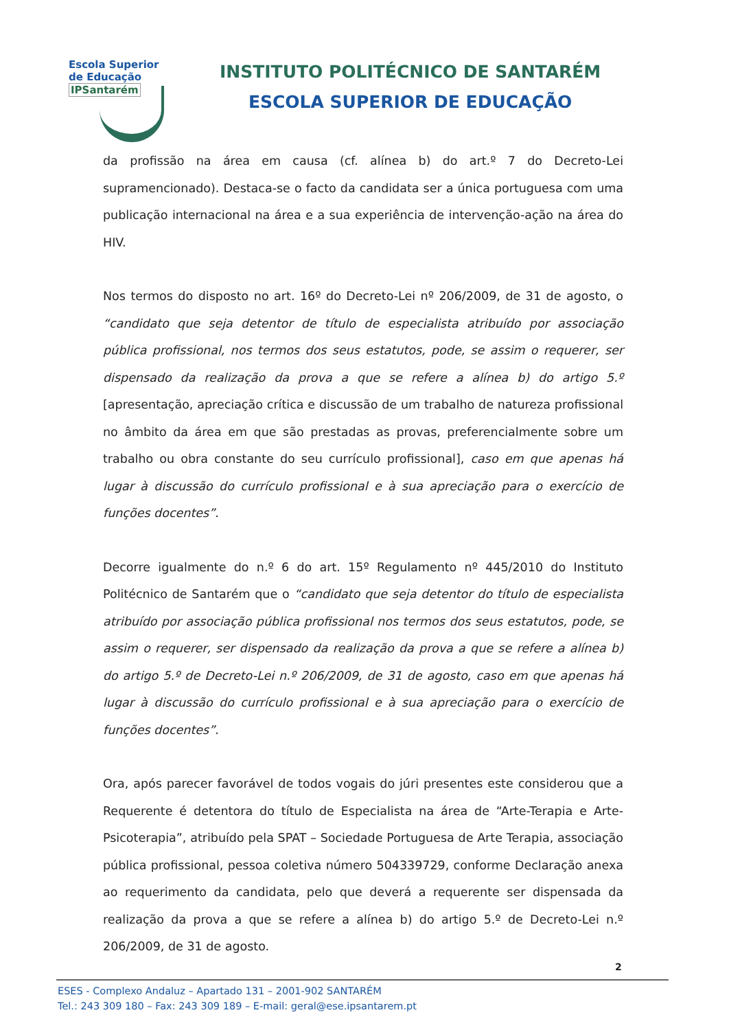Escola Superior
de Educação
IPSantarém
INSTITUTO POLITÉCNICO DE SANTARÉM
ESCOLA SUPERIOR DE EDUCAÇÃO
da profissão na área em causa (cf. alínea b) do art.º 7 do Decreto-Lei supramencionado). Destaca-se o facto da candidata ser a única portuguesa com uma publicação internacional na área e a sua experiência de intervenção-ação na área do HIV.
Nos termos do disposto no art. 16º do Decreto-Lei nº 206/2009, de 31 de agosto, o “candidato que seja detentor de título de especialista atribuído por associação pública profissional, nos termos dos seus estatutos, pode, se assim o requerer, ser dispensado da realização da prova a que se refere a alínea b) do artigo 5.º [apresentação, apreciação crítica e discussão de um trabalho de natureza profissional no âmbito da área em que são prestadas as provas, preferencialmente sobre um trabalho ou obra constante do seu currículo profissional], caso em que apenas há lugar à discussão do currículo profissional e à sua apreciação para o exercício de funções docentes”.
Decorre igualmente do n.º 6 do art. 15º Regulamento nº 445/2010 do Instituto Politécnico de Santarém que o “candidato que seja detentor do título de especialista atribuído por associação pública profissional nos termos dos seus estatutos, pode, se assim o requerer, ser dispensado da realização da prova a que se refere a alínea b) do artigo 5.º de Decreto-Lei n.º 206/2009, de 31 de agosto, caso em que apenas há lugar à discussão do currículo profissional e à sua apreciação para o exercício de funções docentes”.
Ora, após parecer favorável de todos vogais do júri presentes este considerou que a Requerente é detentora do título de Especialista na área de “Arte-Terapia e Arte-Psicoterapia”, atribuído pela SPAT – Sociedade Portuguesa de Arte Terapia, associação pública profissional, pessoa coletiva número 504339729, conforme Declaração anexa ao requerimento da candidata, pelo que deverá a requerente ser dispensada da realização da prova a que se refere a alínea b) do artigo 5.º de Decreto-Lei n.º 206/2009, de 31 de agosto.
2
ESES - Complexo Andaluz – Apartado 131 – 2001-902 SANTARÉM
Tel.: 243 309 180 – Fax: 243 309 189 – E-mail: geral@ese.ipsantarem.pt